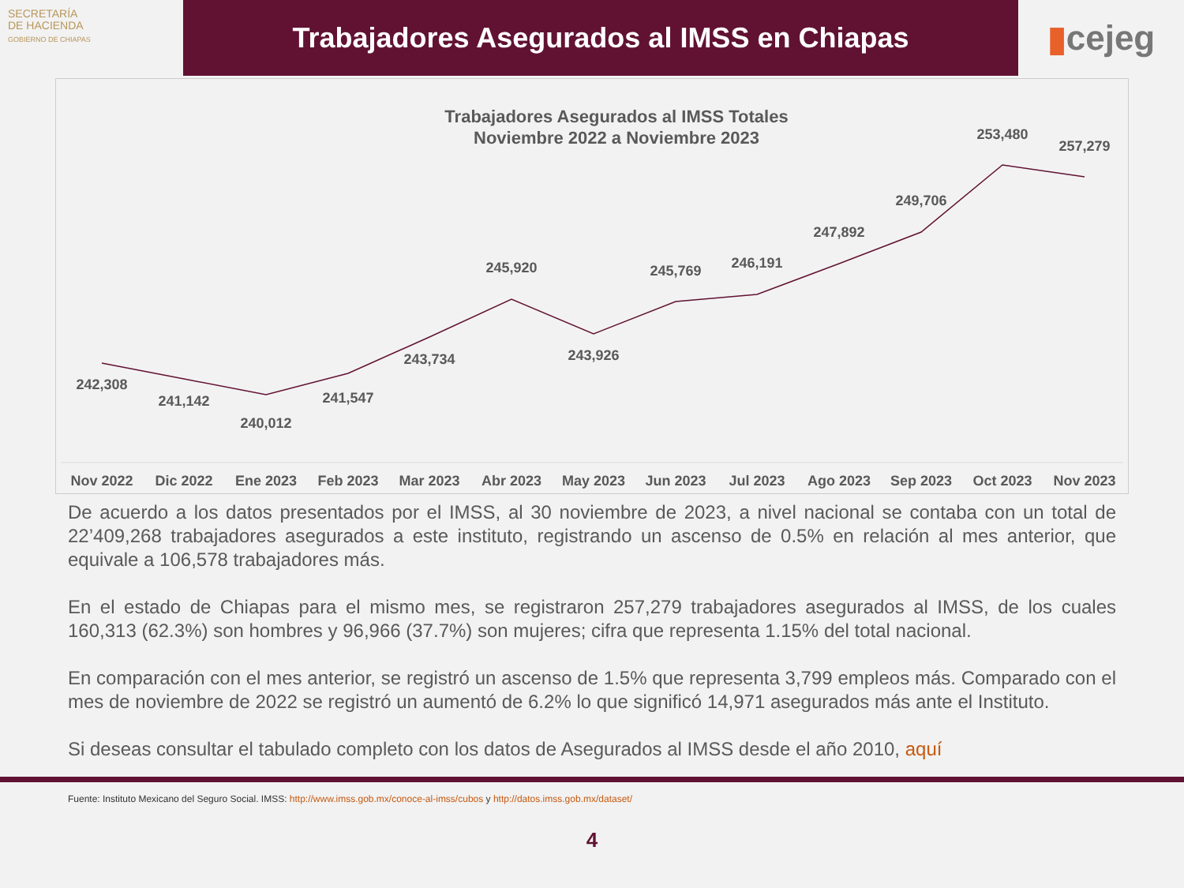SECRETARÍA
DE HACIENDA
GOBIERNO DE CHIAPAS
Trabajadores Asegurados al IMSS en Chiapas
▮ cejeg
Trabajadores Asegurados al IMSS Totales
Noviembre 2022 a Noviembre 2023
242,308
241,142
240,012
241,547
243,734
245,920
243,926
245,769
246,191
247,892
249,706
253,480
257,279
Nov 2022
Dic 2022
Ene 2023
Feb 2023
Mar 2023
Abr 2023
May 2023
Jun 2023
Jul 2023
Ago 2023
Sep 2023
Oct 2023
Nov 2023
De acuerdo a los datos presentados por el IMSS, al 30 noviembre de 2023, a nivel nacional se contaba con un total de 22’409,268 trabajadores asegurados a este instituto, registrando un ascenso de 0.5% en relación al mes anterior, que equivale a 106,578 trabajadores más.
En el estado de Chiapas para el mismo mes, se registraron 257,279 trabajadores asegurados al IMSS, de los cuales 160,313 (62.3%) son hombres y 96,966 (37.7%) son mujeres; cifra que representa 1.15% del total nacional.
En comparación con el mes anterior, se registró un ascenso de 1.5% que representa 3,799 empleos más. Comparado con el mes de noviembre de 2022 se registró un aumentó de 6.2% lo que significó 14,971 asegurados más ante el Instituto.
Si deseas consultar el tabulado completo con los datos de Asegurados al IMSS desde el año 2010, aquí
Fuente: Instituto Mexicano del Seguro Social. IMSS: http://www.imss.gob.mx/conoce-al-imss/cubos y http://datos.imss.gob.mx/dataset/
4